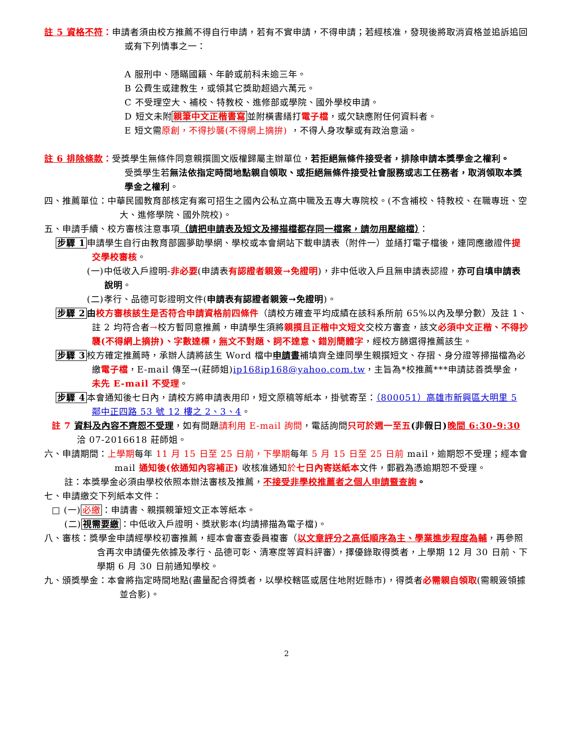註 5 資格不符：申請者須由校方推薦不得自行申請，若有不實申請，不得申請；若經核准，發現後將取消資格並追訴追回或有下列情事之一：
A 服刑中、隱瞞國籍、年齡或前科未逾三年。
B 公費生或建教生，或領其它獎助超過六萬元。
C 不受理空大、補校、特教校、進修部或學院、國外學校申請。
D 短文未附親筆中文正楷書寫並附橫書繕打電子檔，或欠缺應附任何資料者。
E 短文需原創，不得抄襲(不得網上摘拚) ，不得人身攻擊或有政治意涵。
註 6 排除條款：受獎學生無條件同意親撰圖文版權歸屬主辦單位，若拒絕無條件接受者，排除申請本獎學金之權利。
受獎學生若無法依指定時間地點親自領取、或拒絕無條件接受社會服務或志工任務者，取消領取本獎學金之權利。
四、推薦單位：中華民國教育部核定有案可招生之國內公私立高中職及五專大專院校。(不含補校、特教校、在職專班、空大、進修學院、國外院校)。
五、申請手續、校方審核注意事項（請把申請表及短文及掃描檔都存同一檔案，請勿用壓縮檔）：
步驟 1申請學生自行由教育部圓夢助學網、學校或本會網站下載申請表（附件一）並繕打電子檔後，連同應繳證件提交學校審核。
(一)中低收入戶證明-非必要(申請表有認證者親簽→免證明)，非中低收入戶且無申請表認證，亦可自填申請表說明。
(二)孝行、品德可彰證明文件(申請表有認證者親簽→免證明)。
步驟 2 由校方審核該生是否符合申請資格前四條件（請校方確查平均成績在該科系所前 65%以內及學分數）及註 1、註 2 均符合者→校方暫同意推薦，申請學生須將親撰且正楷中文短文交校方審查，該文必須中文正楷、不得抄襲(不得網上摘拚)、字數達標，無文不對題、詞不達意、錯別簡體字，經校方篩選得推薦該生。
步驟 3校方確定推薦時，承辦人請將該生 Word 檔中申請書補填齊全連同學生親撰短文、存摺、身分證等掃描檔為必繳電子檔，E-mail 傳至→(莊師姐)ip168ip168@yahoo.com.tw，主旨為*校推薦***申請誌善獎學金，未先 E-mail 不受理。
步驟 4本會通知後七日內，請校方將申請表用印，短文原稿等紙本，掛號寄至：（800051）高雄市新興區大明里 5 鄰中正四路 53 號 12 樓之 2、3、4。
註 7 資料及內容不齊恕不受理，如有問題請利用 E-mail 詢問，電話詢問只可於週一至五(非假日) 晚間 6:30-9:30 洽 07-2016618 莊師姐。
六、申請期間：上學期每年 11 月 15 日至 25 日前，下學期每年 5 月 15 日至 25 日前 mail，逾期恕不受理；經本會 mail 通知後(依通知內容補正) 收核准通知於七日內寄送紙本文件，郵戳為憑逾期恕不受理。
註：本獎學金必須由學校依照本辦法審核及推薦，不接受非學校推薦者之個人申請暨查詢。
七、申請繳交下列紙本文件：
□ (一)必繳：申請書、親撰親筆短文正本等紙本。
(二)視需要繳：中低收入戶證明、獎狀影本(均請掃描為電子檔)。
八、審核：獎學金申請經學校初審推薦，經本會審查委員複審（以文章評分之高低順序為主、學業進步程度為輔，再參照含再次申請優先依據及孝行、品德可彰、清寒度等資料評審），擇優錄取得獎者，上學期 12 月 30 日前、下學期 6 月 30 日前通知學校。
九、頒獎學金：本會將指定時間地點(盡量配合得獎者，以學校轄區或居住地附近縣市)，得獎者必需親自領取(需親簽領據並合影)。
2